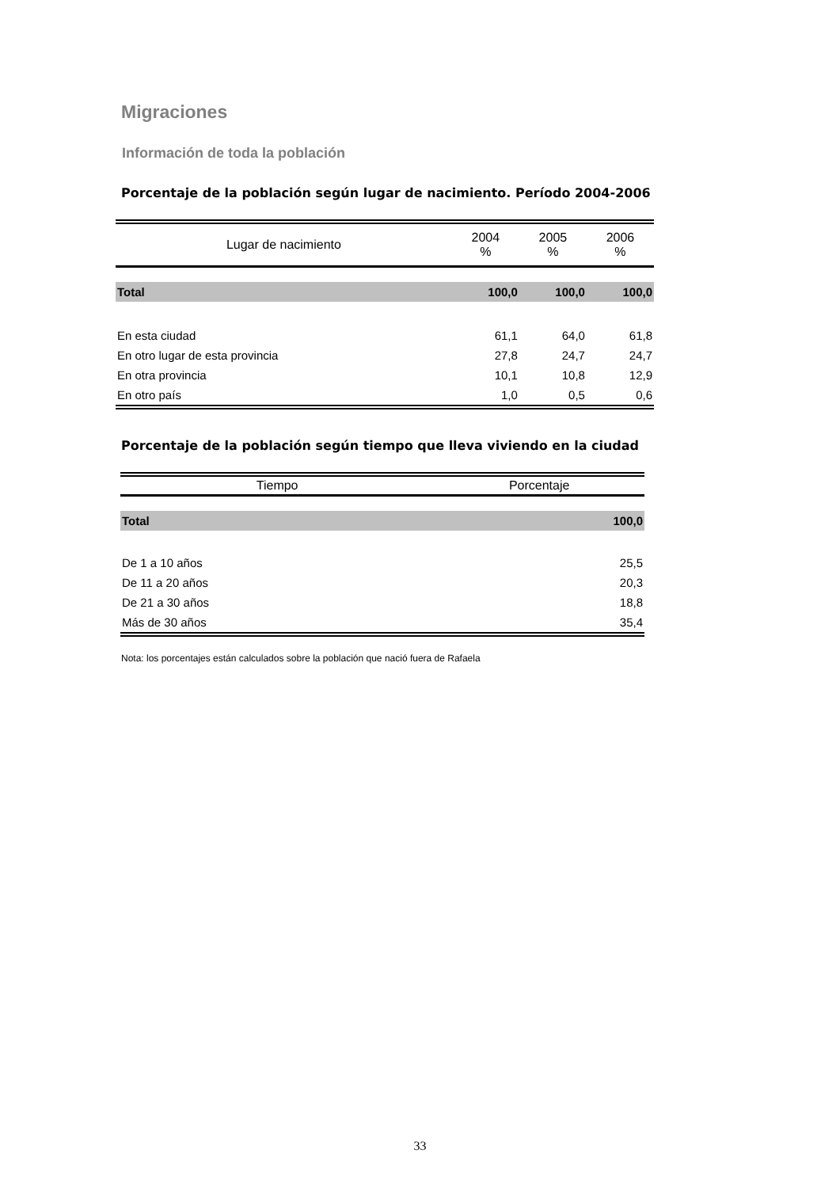Migraciones
Información de toda la población
Porcentaje de la población según lugar de nacimiento. Período 2004-2006
| Lugar de nacimiento | 2004 % | 2005 % | 2006 % |
| --- | --- | --- | --- |
| Total | 100,0 | 100,0 | 100,0 |
| En esta ciudad | 61,1 | 64,0 | 61,8 |
| En otro lugar de esta provincia | 27,8 | 24,7 | 24,7 |
| En otra provincia | 10,1 | 10,8 | 12,9 |
| En otro país | 1,0 | 0,5 | 0,6 |
Porcentaje de la población según tiempo que lleva viviendo en la ciudad
| Tiempo | Porcentaje |
| --- | --- |
| Total | 100,0 |
| De 1 a 10 años | 25,5 |
| De 11 a 20 años | 20,3 |
| De 21 a 30 años | 18,8 |
| Más de 30 años | 35,4 |
Nota: los porcentajes están calculados sobre la población que nació fuera de Rafaela
33